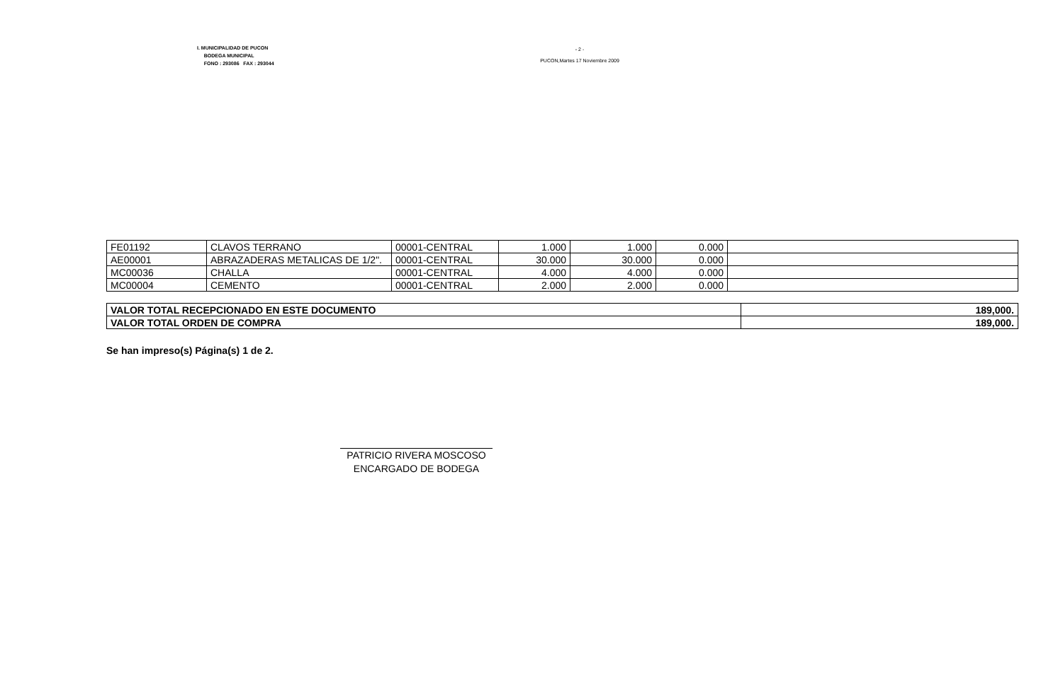I. MUNICIPALIDAD DE PUCON
BODEGA MUNICIPAL
FONO : 293086 FAX : 293044
- 2 -
PUCON,Martes 17 Noviembre 2009
| FE01192 | CLAVOS TERRANO | 00001-CENTRAL | 1.000 | 1.000 | 0.000 | |
| AE00001 | ABRAZADERAS METALICAS DE 1/2". | 00001-CENTRAL | 30.000 | 30.000 | 0.000 | |
| MC00036 | CHALLA | 00001-CENTRAL | 4.000 | 4.000 | 0.000 | |
| MC00004 | CEMENTO | 00001-CENTRAL | 2.000 | 2.000 | 0.000 | |
| VALOR TOTAL RECEPCIONADO EN ESTE DOCUMENTO | 189,000. |
| VALOR TOTAL ORDEN DE COMPRA | 189,000. |
Se han impreso(s) Página(s) 1 de 2.
PATRICIO RIVERA MOSCOSO
ENCARGADO DE BODEGA